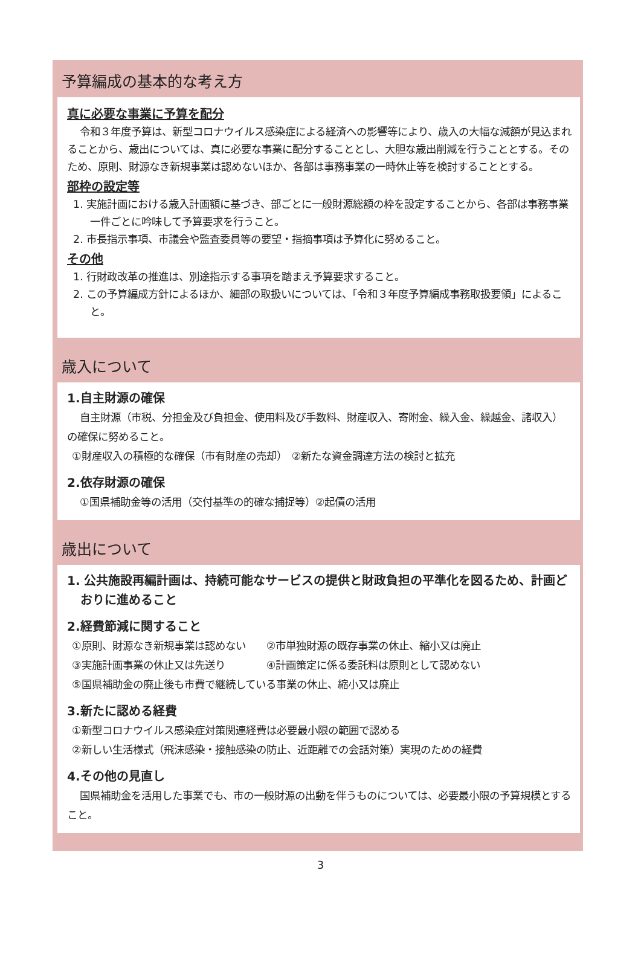予算編成の基本的な考え方
真に必要な事業に予算を配分
令和３年度予算は、新型コロナウイルス感染症による経済への影響等により、歳入の大幅な減額が見込まれることから、歳出については、真に必要な事業に配分することとし、大胆な歳出削減を行うこととする。そのため、原則、財源なき新規事業は認めないほか、各部は事務事業の一時休止等を検討することとする。
部枠の設定等
1. 実施計画における歳入計画額に基づき、部ごとに一般財源総額の枠を設定することから、各部は事務事業一件ごとに吟味して予算要求を行うこと。
2. 市長指示事項、市議会や監査委員等の要望・指摘事項は予算化に努めること。
その他
1. 行財政改革の推進は、別途指示する事項を踏まえ予算要求すること。
2. この予算編成方針によるほか、細部の取扱いについては、「令和３年度予算編成事務取扱要領」によること。
歳入について
1.自主財源の確保
自主財源（市税、分担金及び負担金、使用料及び手数料、財産収入、寄附金、繰入金、繰越金、諸収入）の確保に努めること。
①財産収入の積極的な確保（市有財産の売却）　②新たな資金調達方法の検討と拡充
2.依存財源の確保
①国県補助金等の活用（交付基準の的確な捕捉等）②起債の活用
歳出について
1. 公共施設再編計画は、持続可能なサービスの提供と財政負担の平準化を図るため、計画どおりに進めること
2.経費節減に関すること
①原則、財源なき新規事業は認めない　　②市単独財源の既存事業の休止、縮小又は廃止
③実施計画事業の休止又は先送り　　　　④計画策定に係る委託料は原則として認めない
⑤国県補助金の廃止後も市費で継続している事業の休止、縮小又は廃止
3.新たに認める経費
①新型コロナウイルス感染症対策関連経費は必要最小限の範囲で認める
②新しい生活様式（飛沫感染・接触感染の防止、近距離での会話対策）実現のための経費
4.その他の見直し
国県補助金を活用した事業でも、市の一般財源の出動を伴うものについては、必要最小限の予算規模とすること。
3